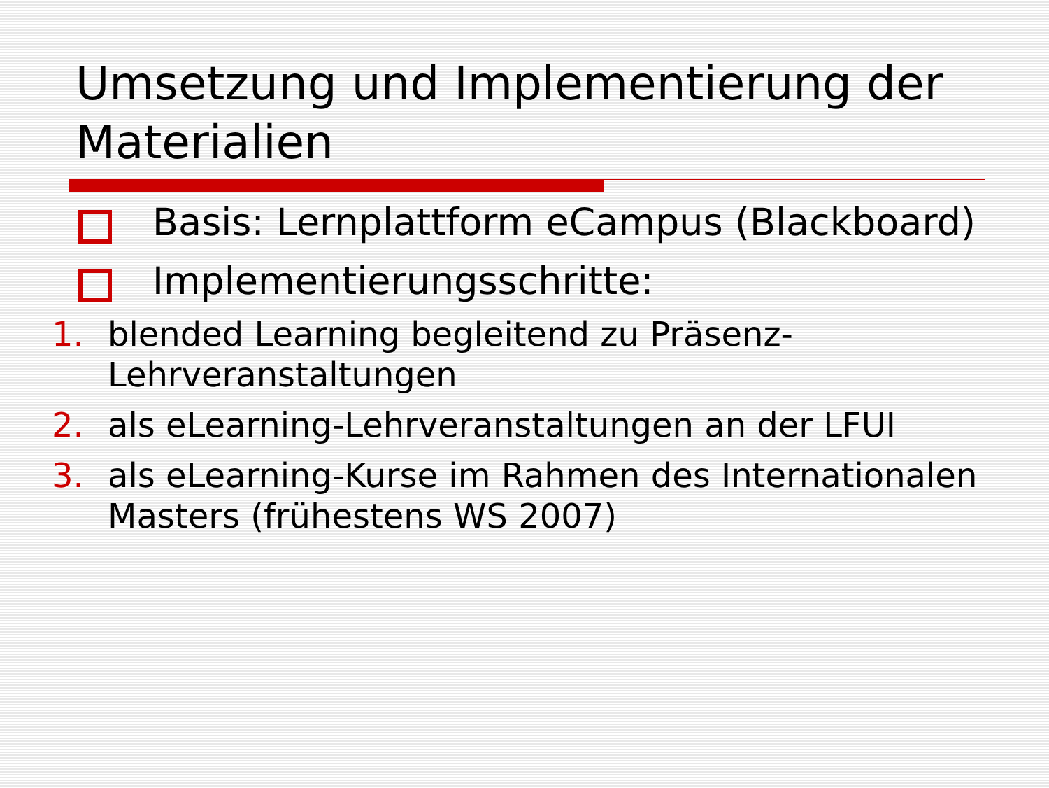Umsetzung und Implementierung der Materialien
Basis: Lernplattform eCampus (Blackboard)
Implementierungsschritte:
1. blended Learning begleitend zu Präsenz-Lehrveranstaltungen
2. als eLearning-Lehrveranstaltungen an der LFUI
3. als eLearning-Kurse im Rahmen des Internationalen Masters (frühestens WS 2007)